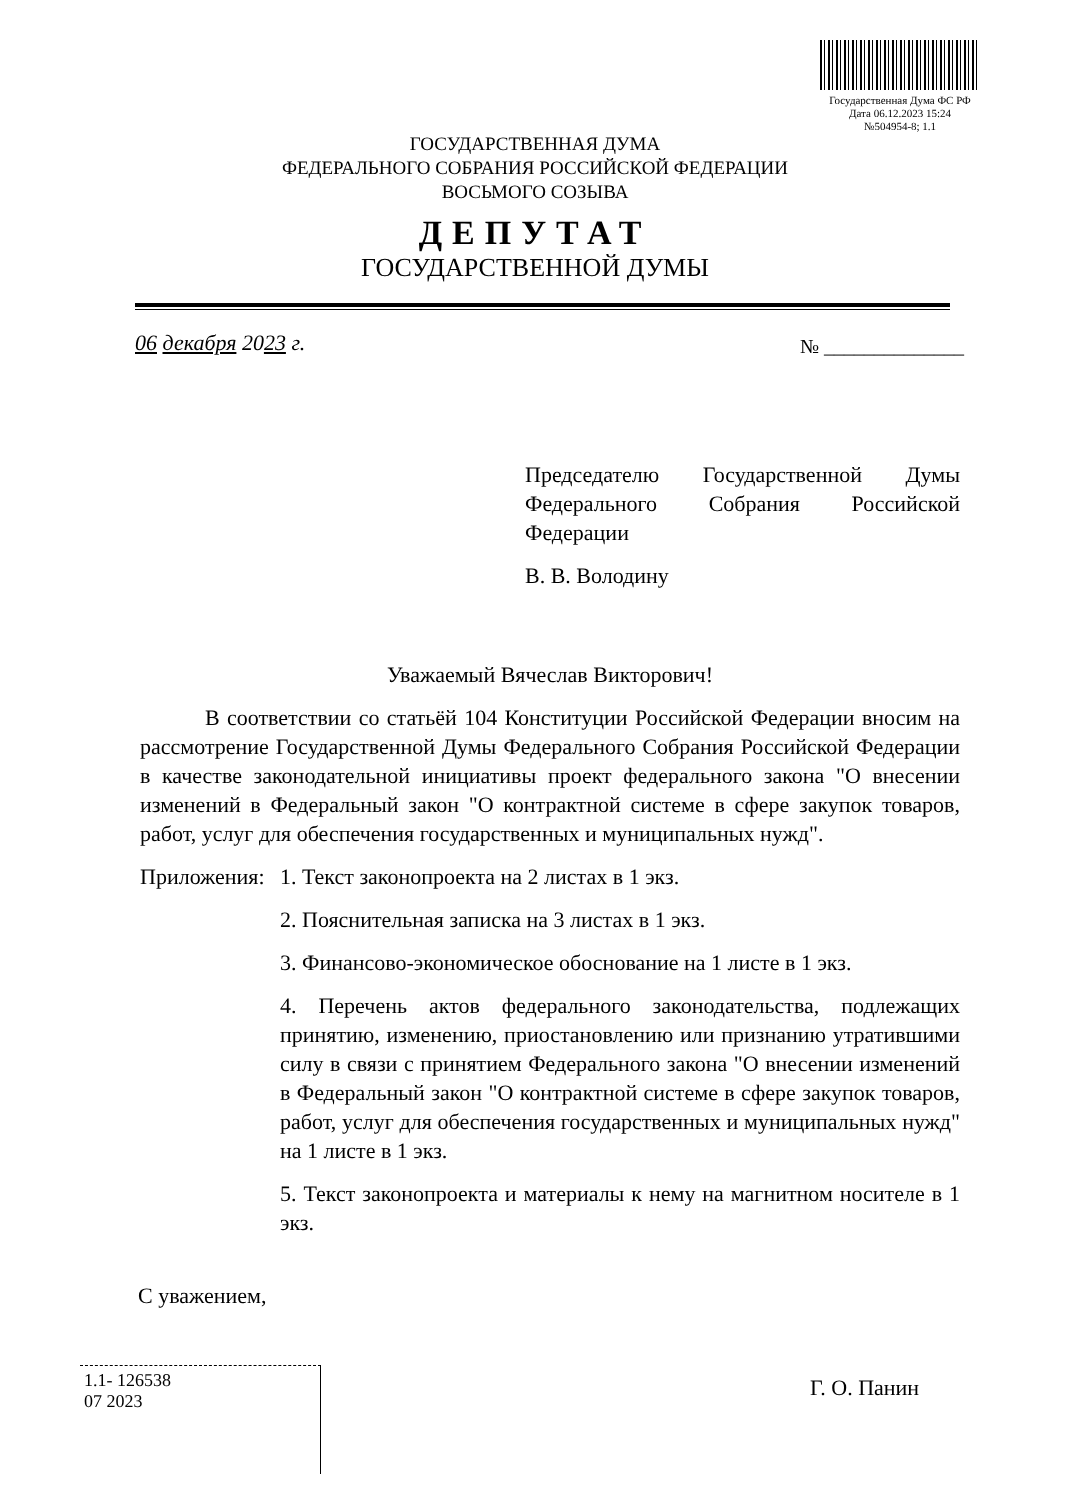Государственная Дума ФС РФ
Дата 06.12.2023 15:24
№504954-8; 1.1
ГОСУДАРСТВЕННАЯ ДУМА
ФЕДЕРАЛЬНОГО СОБРАНИЯ РОССИЙСКОЙ ФЕДЕРАЦИИ
ВОСЬМОГО СОЗЫВА
ДЕПУТАТ
ГОСУДАРСТВЕННОЙ ДУМЫ
06 декабря 2023 г. № ______________
Председателю Государственной Думы Федерального Собрания Российской Федерации
В. В. Володину
Уважаемый Вячеслав Викторович!
В соответствии со статьёй 104 Конституции Российской Федерации вносим на рассмотрение Государственной Думы Федерального Собрания Российской Федерации в качестве законодательной инициативы проект федерального закона "О внесении изменений в Федеральный закон "О контрактной системе в сфере закупок товаров, работ, услуг для обеспечения государственных и муниципальных нужд".
Приложения:
1. Текст законопроекта на 2 листах в 1 экз.
2. Пояснительная записка на 3 листах в 1 экз.
3. Финансово-экономическое обоснование на 1 листе в 1 экз.
4. Перечень актов федерального законодательства, подлежащих принятию, изменению, приостановлению или признанию утратившими силу в связи с принятием Федерального закона "О внесении изменений в Федеральный закон "О контрактной системе в сфере закупок товаров, работ, услуг для обеспечения государственных и муниципальных нужд" на 1 листе в 1 экз.
5. Текст законопроекта и материалы к нему на магнитном носителе в 1 экз.
С уважением,
1.1- 126538
07 2023
Г. О. Панин